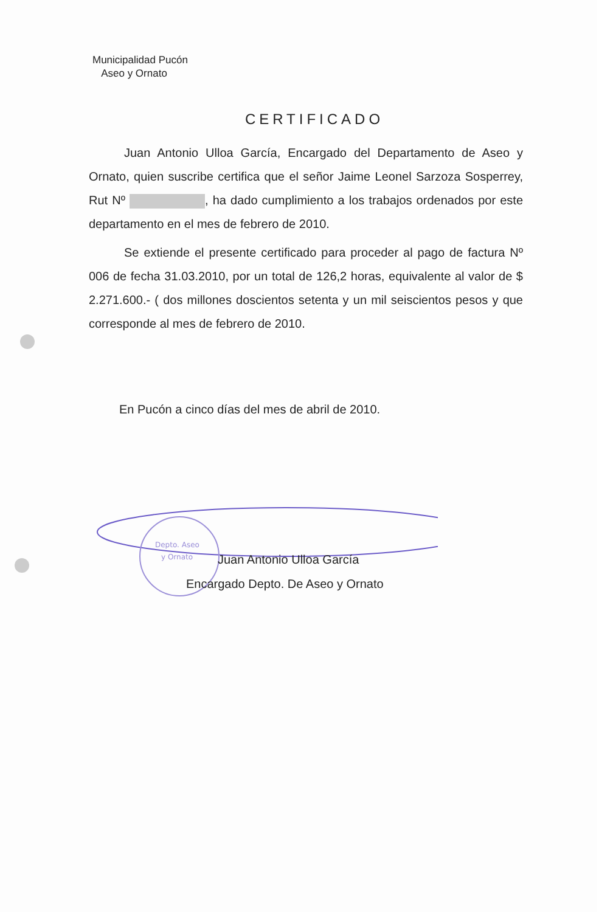Municipalidad Pucón
Aseo y Ornato
CERTIFICADO
Juan Antonio Ulloa García, Encargado del Departamento de Aseo y Ornato, quien suscribe certifica que el señor Jaime Leonel Sarzoza Sosperrey, Rut Nº , ha dado cumplimiento a los trabajos ordenados por este departamento en el mes de febrero de 2010.
Se extiende el presente certificado para proceder al pago de factura Nº 006 de fecha 31.03.2010, por un total de 126,2 horas, equivalente al valor de $ 2.271.600.- ( dos millones doscientos setenta y un mil seiscientos pesos y que corresponde al mes de febrero de 2010.
En Pucón a cinco días del mes de abril de 2010.
Depto. Aseo
y Ornato
Juan Antonio Ulloa García
Encargado Depto. De Aseo y Ornato